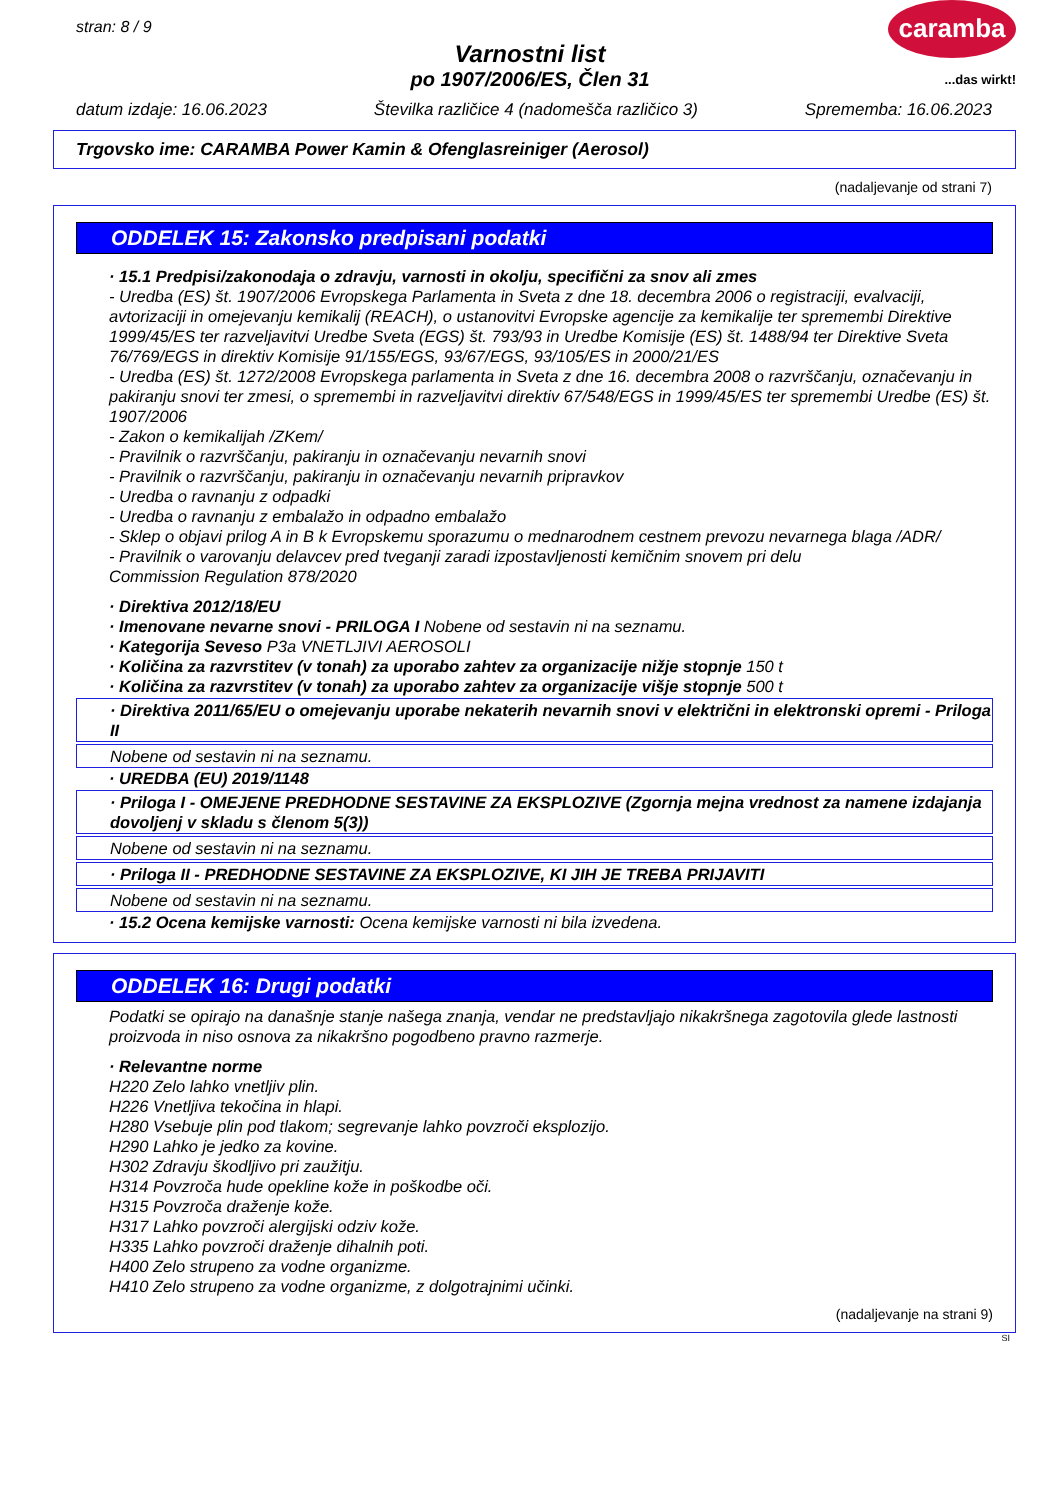stran: 8 / 9
Varnostni list
po 1907/2006/ES, Člen 31
caramba
...das wirkt!
datum izdaje: 16.06.2023 Številka različice 4 (nadomešča različico 3) Sprememba: 16.06.2023
Trgovsko ime: CARAMBA Power Kamin & Ofenglasreiniger (Aerosol)
(nadaljevanje od strani 7)
ODDELEK 15: Zakonsko predpisani podatki
· 15.1 Predpisi/zakonodaja o zdravju, varnosti in okolju, specifični za snov ali zmes
- Uredba (ES) št. 1907/2006 Evropskega Parlamenta in Sveta z dne 18. decembra 2006 o registraciji, evalvaciji, avtorizaciji in omejevanju kemikalij (REACH), o ustanovitvi Evropske agencije za kemikalije ter spremembi Direktive 1999/45/ES ter razveljavitvi Uredbe Sveta (EGS) št. 793/93 in Uredbe Komisije (ES) št. 1488/94 ter Direktive Sveta 76/769/EGS in direktiv Komisije 91/155/EGS, 93/67/EGS, 93/105/ES in 2000/21/ES
- Uredba (ES) št. 1272/2008 Evropskega parlamenta in Sveta z dne 16. decembra 2008 o razvrščanju, označevanju in pakiranju snovi ter zmesi, o spremembi in razveljavitvi direktiv 67/548/EGS in 1999/45/ES ter spremembi Uredbe (ES) št. 1907/2006
- Zakon o kemikalijah /ZKem/
- Pravilnik o razvrščanju, pakiranju in označevanju nevarnih snovi
- Pravilnik o razvrščanju, pakiranju in označevanju nevarnih pripravkov
- Uredba o ravnanju z odpadki
- Uredba o ravnanju z embalažo in odpadno embalažo
- Sklep o objavi prilog A in B k Evropskemu sporazumu o mednarodnem cestnem prevozu nevarnega blaga /ADR/
- Pravilnik o varovanju delavcev pred tveganji zaradi izpostavljenosti kemičnim snovem pri delu
Commission Regulation 878/2020
· Direktiva 2012/18/EU
· Imenovane nevarne snovi - PRILOGA I Nobene od sestavin ni na seznamu.
· Kategorija Seveso P3a VNETLJIVI AEROSOLI
· Količina za razvrstitev (v tonah) za uporabo zahtev za organizacije nižje stopnje 150 t
· Količina za razvrstitev (v tonah) za uporabo zahtev za organizacije višje stopnje 500 t
· Direktiva 2011/65/EU o omejevanju uporabe nekaterih nevarnih snovi v električni in elektronski opremi - Priloga II
Nobene od sestavin ni na seznamu.
· UREDBA (EU) 2019/1148
· Priloga I - OMEJENE PREDHODNE SESTAVINE ZA EKSPLOZIVE (Zgornja mejna vrednost za namene izdajanja dovoljenj v skladu s členom 5(3))
Nobene od sestavin ni na seznamu.
· Priloga II - PREDHODNE SESTAVINE ZA EKSPLOZIVE, KI JIH JE TREBA PRIJAVITI
Nobene od sestavin ni na seznamu.
· 15.2 Ocena kemijske varnosti: Ocena kemijske varnosti ni bila izvedena.
ODDELEK 16: Drugi podatki
Podatki se opirajo na današnje stanje našega znanja, vendar ne predstavljajo nikakršnega zagotovila glede lastnosti proizvoda in niso osnova za nikakršno pogodbeno pravno razmerje.
· Relevantne norme
H220 Zelo lahko vnetljiv plin.
H226 Vnetljiva tekočina in hlapi.
H280 Vsebuje plin pod tlakom; segrevanje lahko povzroči eksplozijo.
H290 Lahko je jedko za kovine.
H302 Zdravju škodljivo pri zaužitju.
H314 Povzroča hude opekline kože in poškodbe oči.
H315 Povzroča draženje kože.
H317 Lahko povzroči alergijski odziv kože.
H335 Lahko povzroči draženje dihalnih poti.
H400 Zelo strupeno za vodne organizme.
H410 Zelo strupeno za vodne organizme, z dolgotrajnimi učinki.
(nadaljevanje na strani 9)
SI